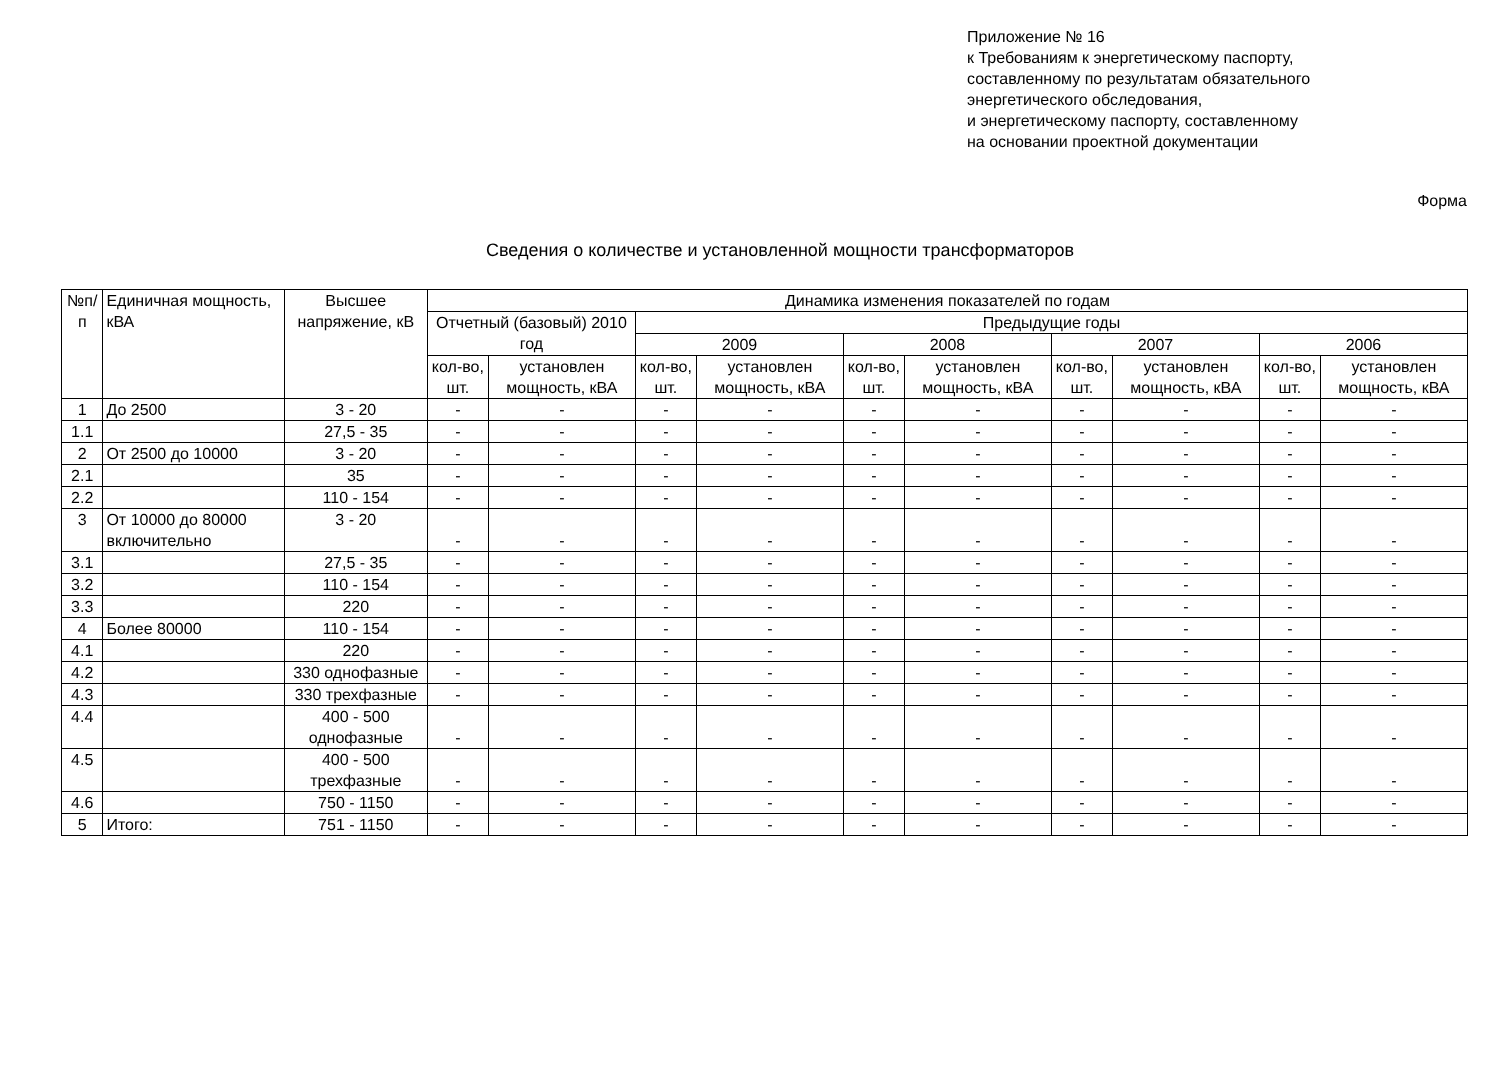Приложение № 16
к Требованиям к энергетическому паспорту,
составленному по результатам обязательного
энергетического обследования,
и энергетическому паспорту, составленному
на основании проектной документации
Форма
Сведения о количестве и установленной мощности трансформаторов
| №п/п | Единичная мощность, кВА | Высшее напряжение, кВ | Динамика изменения показателей по годам | | | | | | | | | |
| --- | --- | --- | --- | --- | --- | --- | --- | --- | --- | --- | --- | --- |
| | | | Отчетный (базовый) 2010 год | | Предыдущие годы | | | | | | | |
| | | | | | 2009 | | 2008 | | 2007 | | 2006 | |
| | | | кол-во, шт. | установлен мощность, кВА | кол-во, шт. | установлен мощность, кВА | кол-во, шт. | установлен мощность, кВА | кол-во, шт. | установлен мощность, кВА | кол-во, шт. | установлен мощность, кВА |
| 1 | До 2500 | 3 - 20 | - | - | - | - | - | - | - | - | - | - |
| 1.1 | | 27,5 - 35 | - | - | - | - | - | - | - | - | - | - |
| 2 | От 2500 до 10000 | 3 - 20 | - | - | - | - | - | - | - | - | - | - |
| 2.1 | | 35 | - | - | - | - | - | - | - | - | - | - |
| 2.2 | | 110 - 154 | - | - | - | - | - | - | - | - | - | - |
| 3 | От 10000 до 80000 включительно | 3 - 20 | - | - | - | - | - | - | - | - | - | - |
| 3.1 | | 27,5 - 35 | - | - | - | - | - | - | - | - | - | - |
| 3.2 | | 110 - 154 | - | - | - | - | - | - | - | - | - | - |
| 3.3 | | 220 | - | - | - | - | - | - | - | - | - | - |
| 4 | Более 80000 | 110 - 154 | - | - | - | - | - | - | - | - | - | - |
| 4.1 | | 220 | - | - | - | - | - | - | - | - | - | - |
| 4.2 | | 330 однофазные | - | - | - | - | - | - | - | - | - | - |
| 4.3 | | 330 трехфазные | - | - | - | - | - | - | - | - | - | - |
| 4.4 | | 400 - 500 однофазные | - | - | - | - | - | - | - | - | - | - |
| 4.5 | | 400 - 500 трехфазные | - | - | - | - | - | - | - | - | - | - |
| 4.6 | | 750 - 1150 | - | - | - | - | - | - | - | - | - | - |
| 5 | Итого: | 751 - 1150 | - | - | - | - | - | - | - | - | - | - |